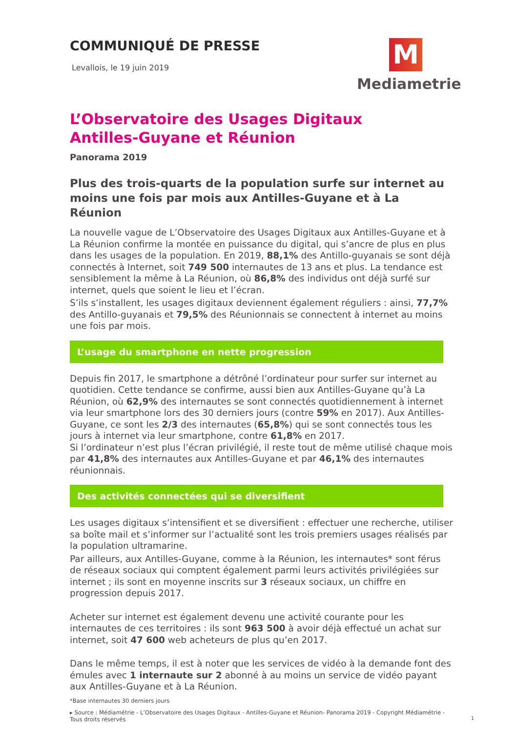COMMUNIQUÉ DE PRESSE
Levallois, le 19 juin 2019
M
Mediametrie
L’Observatoire des Usages Digitaux
Antilles-Guyane et Réunion
Panorama 2019
Plus des trois-quarts de la population surfe sur internet au moins une fois par mois aux Antilles-Guyane et à La Réunion
La nouvelle vague de L’Observatoire des Usages Digitaux aux Antilles-Guyane et à La Réunion confirme la montée en puissance du digital, qui s’ancre de plus en plus dans les usages de la population. En 2019, 88,1% des Antillo-guyanais se sont déjà connectés à Internet, soit 749 500 internautes de 13 ans et plus. La tendance est sensiblement la même à La Réunion, où 86,8% des individus ont déjà surfé sur internet, quels que soient le lieu et l’écran.
S’ils s’installent, les usages digitaux deviennent également réguliers : ainsi, 77,7% des Antillo-guyanais et 79,5% des Réunionnais se connectent à internet au moins une fois par mois.
L’usage du smartphone en nette progression
Depuis fin 2017, le smartphone a détrôné l’ordinateur pour surfer sur internet au quotidien. Cette tendance se confirme, aussi bien aux Antilles-Guyane qu’à La Réunion, où 62,9% des internautes se sont connectés quotidiennement à internet via leur smartphone lors des 30 derniers jours (contre 59% en 2017). Aux Antilles-Guyane, ce sont les 2/3 des internautes (65,8%) qui se sont connectés tous les jours à internet via leur smartphone, contre 61,8% en 2017.
Si l’ordinateur n’est plus l’écran privilégié, il reste tout de même utilisé chaque mois par 41,8% des internautes aux Antilles-Guyane et par 46,1% des internautes réunionnais.
Des activités connectées qui se diversifient
Les usages digitaux s’intensifient et se diversifient : effectuer une recherche, utiliser sa boîte mail et s’informer sur l’actualité sont les trois premiers usages réalisés par la population ultramarine.
Par ailleurs, aux Antilles-Guyane, comme à la Réunion, les internautes* sont férus de réseaux sociaux qui comptent également parmi leurs activités privilégiées sur internet ; ils sont en moyenne inscrits sur 3 réseaux sociaux, un chiffre en progression depuis 2017.
Acheter sur internet est également devenu une activité courante pour les internautes de ces territoires : ils sont 963 500 à avoir déjà effectué un achat sur internet, soit 47 600 web acheteurs de plus qu’en 2017.
Dans le même temps, il est à noter que les services de vidéo à la demande font des émules avec 1 internaute sur 2 abonné à au moins un service de vidéo payant aux Antilles-Guyane et à La Réunion.
*Base internautes 30 derniers jours
▸ Source : Médiamétrie - L’Observatoire des Usages Digitaux - Antilles-Guyane et Réunion- Panorama 2019 - Copyright Médiamétrie - Tous droits réservés
1